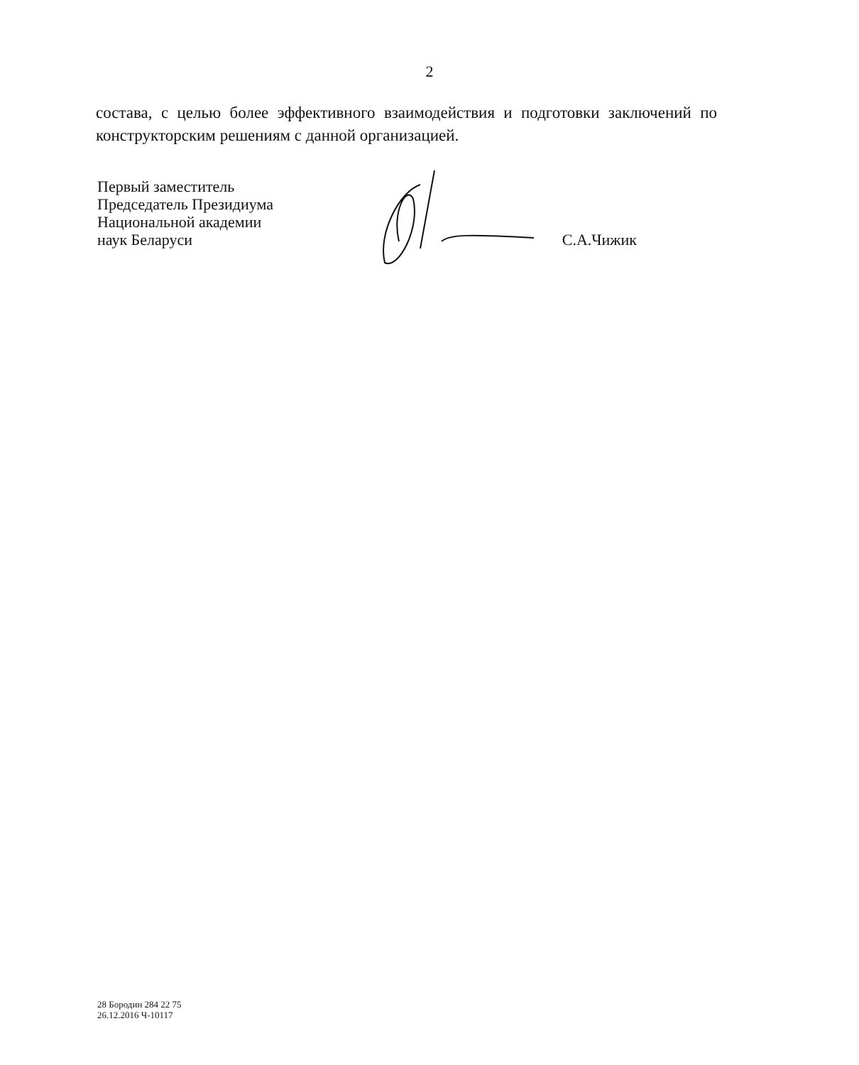2
состава, с целью более эффективного взаимодействия и подготовки заключений по конструкторским решениям с данной организацией.
Первый заместитель
Председатель Президиума
Национальной академии
наук Беларуси
С.А.Чижик
28 Бородин 284 22 75
26.12.2016 Ч-10117